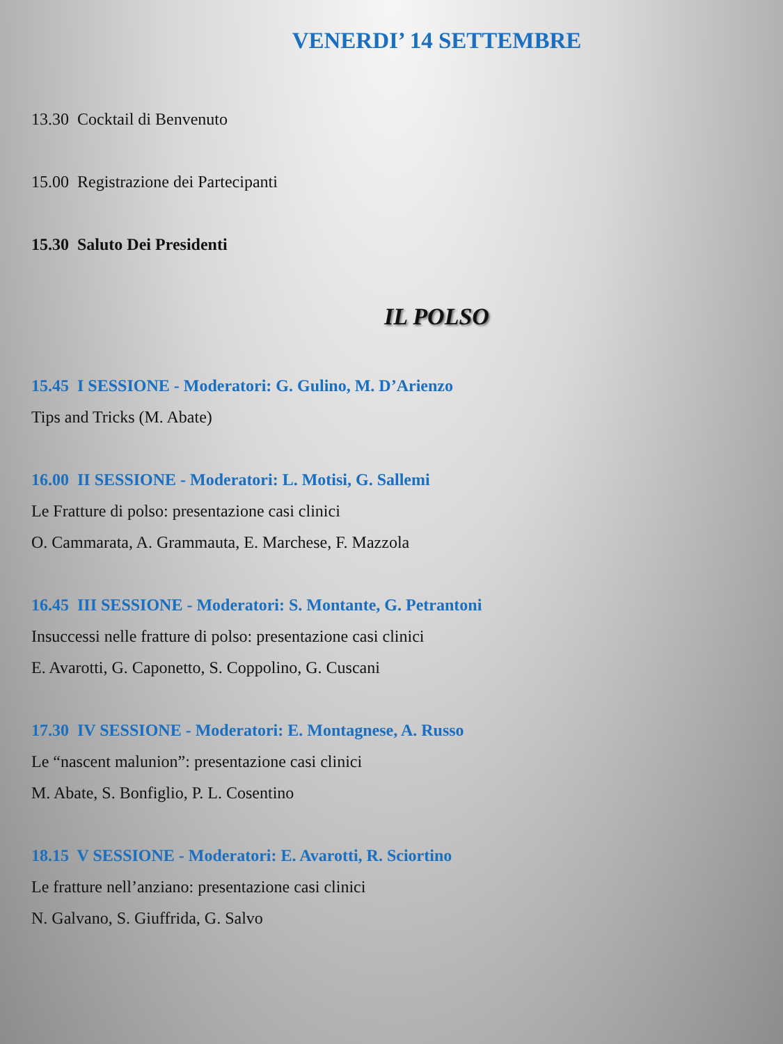VENERDI’ 14 SETTEMBRE
13.30 Cocktail di Benvenuto
15.00 Registrazione dei Partecipanti
15.30 Saluto Dei Presidenti
IL POLSO
15.45 I SESSIONE - Moderatori: G. Gulino, M. D’Arienzo
Tips and Tricks (M. Abate)
16.00 II SESSIONE - Moderatori: L. Motisi, G. Sallemi
Le Fratture di polso: presentazione casi clinici
O. Cammarata, A. Grammauta, E. Marchese, F. Mazzola
16.45 III SESSIONE - Moderatori: S. Montante, G. Petrantoni
Insuccessi nelle fratture di polso: presentazione casi clinici
E. Avarotti, G. Caponetto, S. Coppolino, G. Cuscani
17.30 IV SESSIONE - Moderatori: E. Montagnese, A. Russo
Le “nascent malunion”: presentazione casi clinici
M. Abate, S. Bonfiglio, P. L. Cosentino
18.15 V SESSIONE - Moderatori: E. Avarotti, R. Sciortino
Le fratture nell’anziano: presentazione casi clinici
N. Galvano, S. Giuffrida, G. Salvo